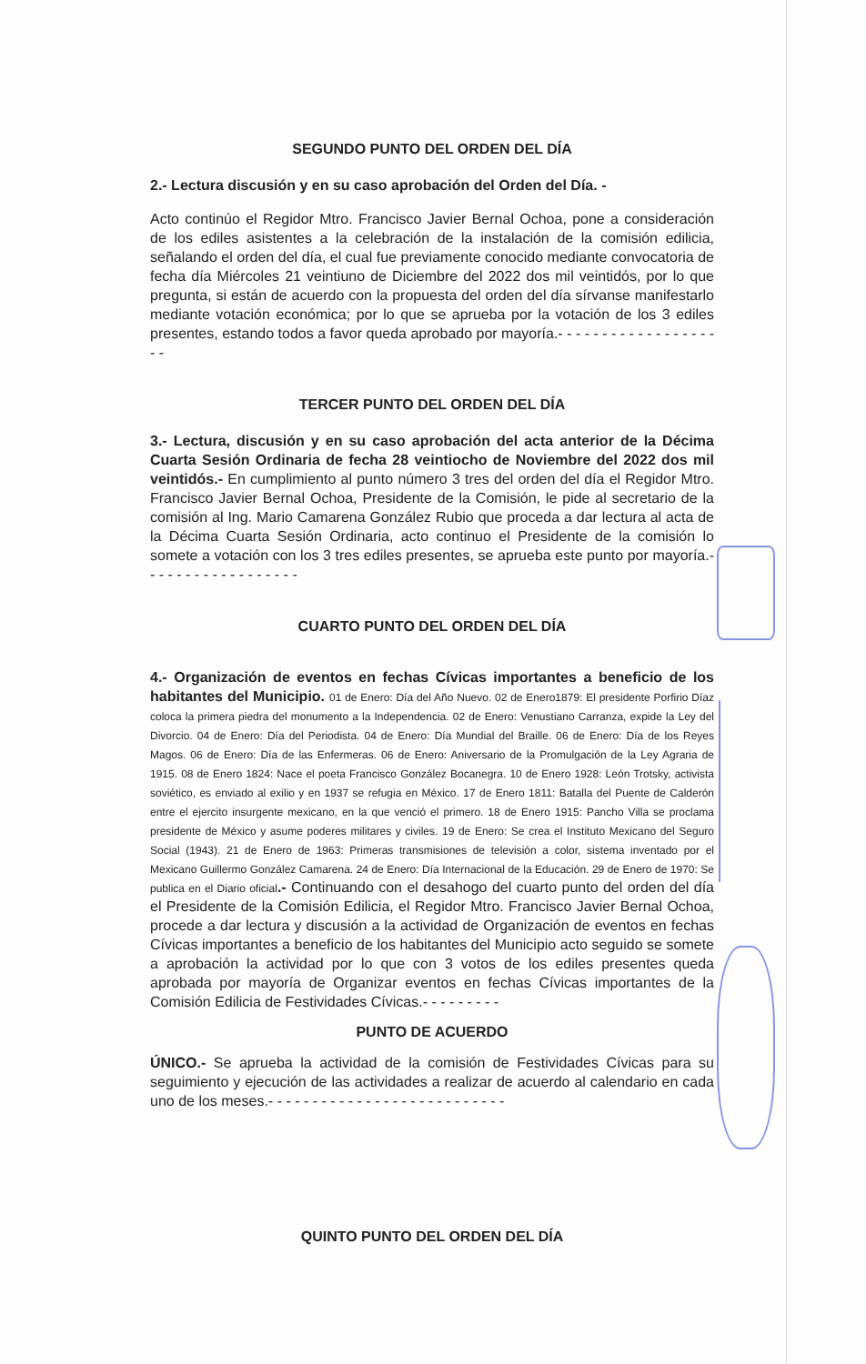SEGUNDO PUNTO DEL ORDEN DEL DÍA
2.- Lectura discusión y en su caso aprobación del Orden del Día. -
Acto continúo el Regidor Mtro. Francisco Javier Bernal Ochoa, pone a consideración de los ediles asistentes a la celebración de la instalación de la comisión edilicia, señalando el orden del día, el cual fue previamente conocido mediante convocatoria de fecha día Miércoles 21 veintiuno de Diciembre del 2022 dos mil veintidós, por lo que pregunta, si están de acuerdo con la propuesta del orden del día sírvanse manifestarlo mediante votación económica; por lo que se aprueba por la votación de los 3 ediles presentes, estando todos a favor queda aprobado por mayoría.- - - - - - - - - - - - - - - - - - - -
TERCER PUNTO DEL ORDEN DEL DÍA
3.- Lectura, discusión y en su caso aprobación del acta anterior de la Décima Cuarta Sesión Ordinaria de fecha 28 veintiocho de Noviembre del 2022 dos mil veintidós.- En cumplimiento al punto número 3 tres del orden del día el Regidor Mtro. Francisco Javier Bernal Ochoa, Presidente de la Comisión, le pide al secretario de la comisión al Ing. Mario Camarena González Rubio que proceda a dar lectura al acta de la Décima Cuarta Sesión Ordinaria, acto continuo el Presidente de la comisión lo somete a votación con los 3 tres ediles presentes, se aprueba este punto por mayoría.- - - - - - - - - - - - - - - - - -
CUARTO PUNTO DEL ORDEN DEL DÍA
4.- Organización de eventos en fechas Cívicas importantes a beneficio de los habitantes del Municipio. 01 de Enero: Día del Año Nuevo. 02 de Enero1879: El presidente Porfirio Díaz coloca la primera piedra del monumento a la Independencia. 02 de Enero: Venustiano Carranza, expide la Ley del Divorcio. 04 de Enero: Día del Periodista. 04 de Enero: Día Mundial del Braille. 06 de Enero: Día de los Reyes Magos. 06 de Enero: Día de las Enfermeras. 06 de Enero: Aniversario de la Promulgación de la Ley Agraria de 1915. 08 de Enero 1824: Nace el poeta Francisco González Bocanegra. 10 de Enero 1928: León Trotsky, activista soviético, es enviado al exilio y en 1937 se refugia en México. 17 de Enero 1811: Batalla del Puente de Calderón entre el ejercito insurgente mexicano, en la que venció el primero. 18 de Enero 1915: Pancho Villa se proclama presidente de México y asume poderes militares y civiles. 19 de Enero: Se crea el Instituto Mexicano del Seguro Social (1943). 21 de Enero de 1963: Primeras transmisiones de televisión a color, sistema inventado por el Mexicano Guillermo González Camarena. 24 de Enero: Día Internacional de la Educación. 29 de Enero de 1970: Se publica en el Diario oficial.- Continuando con el desahogo del cuarto punto del orden del día el Presidente de la Comisión Edilicia, el Regidor Mtro. Francisco Javier Bernal Ochoa, procede a dar lectura y discusión a la actividad de Organización de eventos en fechas Cívicas importantes a beneficio de los habitantes del Municipio acto seguido se somete a aprobación la actividad por lo que con 3 votos de los ediles presentes queda aprobada por mayoría de Organizar eventos en fechas Cívicas importantes de la Comisión Edilicia de Festividades Cívicas.- - - - - - - - -
PUNTO DE ACUERDO
ÚNICO.- Se aprueba la actividad de la comisión de Festividades Cívicas para su seguimiento y ejecución de las actividades a realizar de acuerdo al calendario en cada uno de los meses.- - - - - - - - - - - - - - - - - - - - - - - - - - -
QUINTO PUNTO DEL ORDEN DEL DÍA